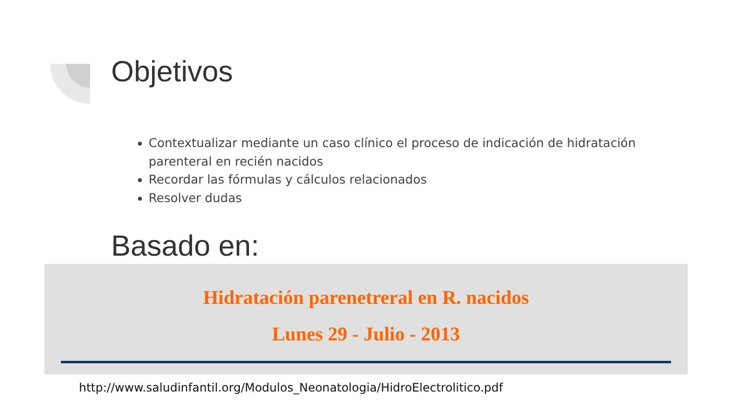Objetivos
Contextualizar mediante un caso clínico el proceso de indicación de hidratación parenteral en recién nacidos
Recordar las fórmulas y cálculos relacionados
Resolver dudas
Basado en:
Hidratación parenetreral en R. nacidos
Lunes 29 - Julio - 2013
http://www.saludinfantil.org/Modulos_Neonatologia/HidroElectrolitico.pdf